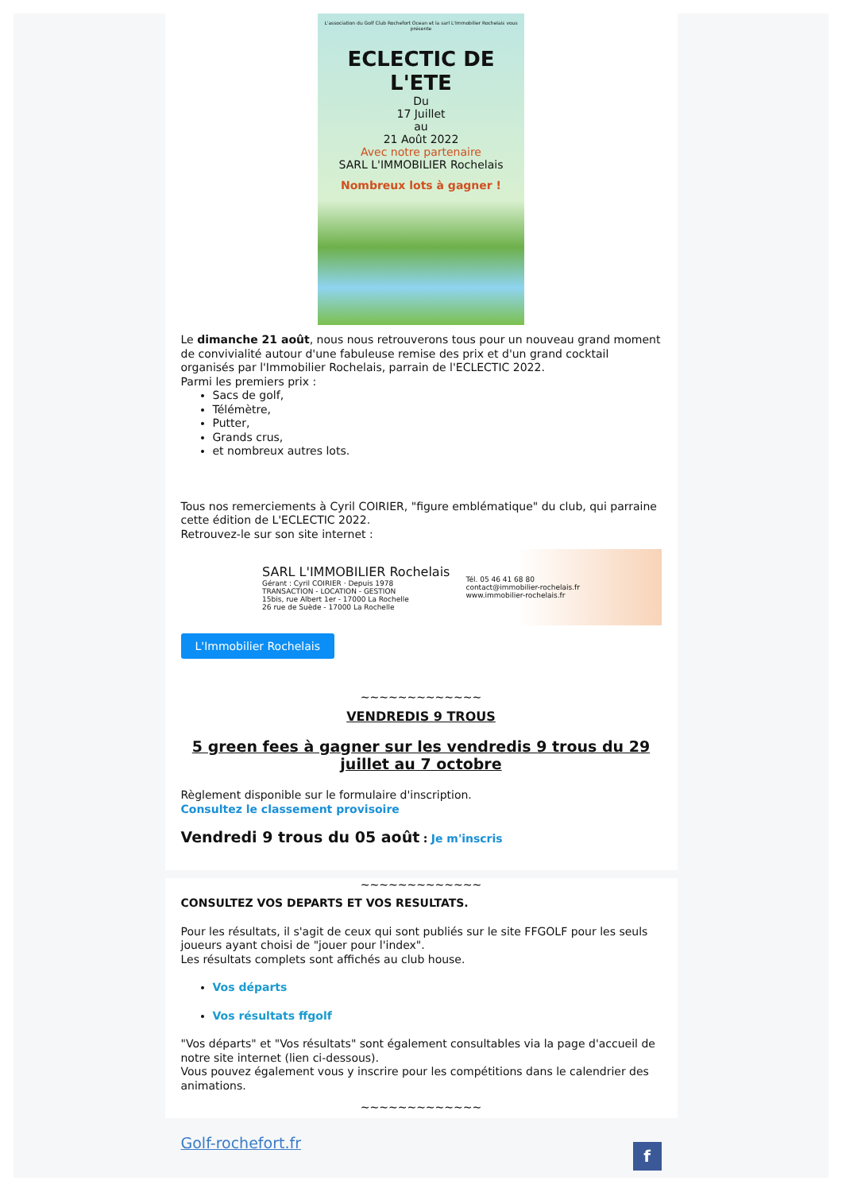L'association du Golf Club Rochefort Ocean et la sarl L'Immobilier Rochelais vous présente
ECLECTIC DE L'ETE
Du
17 Juillet
au
21 Août 2022
Avec notre partenaire
SARL L'IMMOBILIER Rochelais
Nombreux lots à gagner !
Le dimanche 21 août, nous nous retrouverons tous pour un nouveau grand moment de convivialité autour d'une fabuleuse remise des prix et d'un grand cocktail organisés par l'Immobilier Rochelais, parrain de l'ECLECTIC 2022.
Parmi les premiers prix :
Sacs de golf,
Télémètre,
Putter,
Grands crus,
et nombreux autres lots.
Tous nos remerciements à Cyril COIRIER, "figure emblématique" du club, qui parraine cette édition de L'ECLECTIC 2022.
Retrouvez-le sur son site internet :
SARL L'IMMOBILIER Rochelais
Gérant : Cyril COIRIER · Depuis 1978
TRANSACTION - LOCATION - GESTION
15bis, rue Albert 1er - 17000 La Rochelle
26 rue de Suède - 17000 La Rochelle
Tél. 05 46 41 68 80
contact@immobilier-rochelais.fr
www.immobilier-rochelais.fr
L'Immobilier Rochelais
~~~~~~~~~~~~~
VENDREDIS 9 TROUS
5 green fees à gagner sur les vendredis 9 trous du 29 juillet au 7 octobre
Règlement disponible sur le formulaire d'inscription.
Consultez le classement provisoire
Vendredi 9 trous du 05 août : Je m'inscris
~~~~~~~~~~~~~
CONSULTEZ VOS DEPARTS ET VOS RESULTATS.
Pour les résultats, il s'agit de ceux qui sont publiés sur le site FFGOLF pour les seuls joueurs ayant choisi de "jouer pour l'index".
Les résultats complets sont affichés au club house.
Vos départs
Vos résultats ffgolf
"Vos départs" et "Vos résultats" sont également consultables via la page d'accueil de notre site internet (lien ci-dessous).
Vous pouvez également vous y inscrire pour les compétitions dans le calendrier des animations.
~~~~~~~~~~~~~
Golf-rochefort.fr f